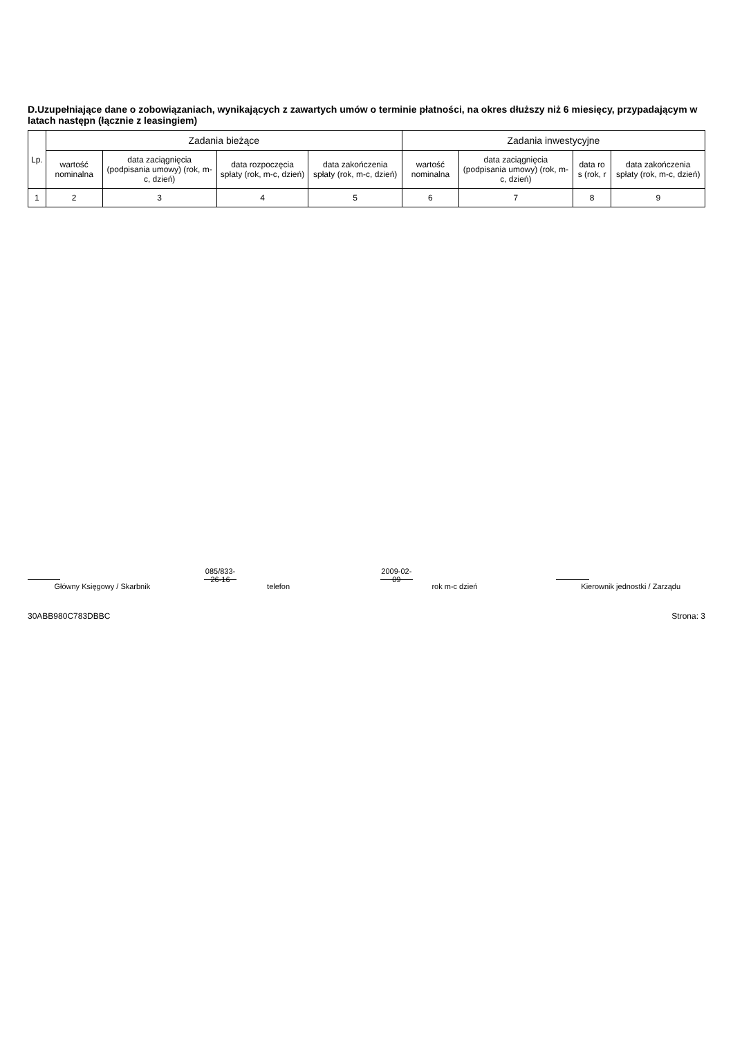D.Uzupełniające dane o zobowiązaniach, wynikających z zawartych umów o terminie płatności, na okres dłuższy niż 6 miesięcy, przypadającym w latach następn (łącznie z leasingiem)
| Lp. | Zadania bieżące | | | | Zadania inwestycyjne | | | |
| --- | --- | --- | --- | --- | --- | --- | --- | --- |
| | wartość nominalna | data zaciągnięcia (podpisania umowy) (rok, m-c, dzień) | data rozpoczęcia spłaty (rok, m-c, dzień) | data zakończenia spłaty (rok, m-c, dzień) | wartość nominalna | data zaciągnięcia (podpisania umowy) (rok, m-c, dzień) | data ro s (rok, r | data zakończenia spłaty (rok, m-c, dzień) |
| 1 | 2 | 3 | 4 | 5 | 6 | 7 | 8 | 9 |
Główny Księgowy / Skarbnik
085/833-26-16
telefon
2009-02-09
rok m-c dzień
Kierownik jednostki / Zarządu
30ABB980C783DBBC Strona: 3